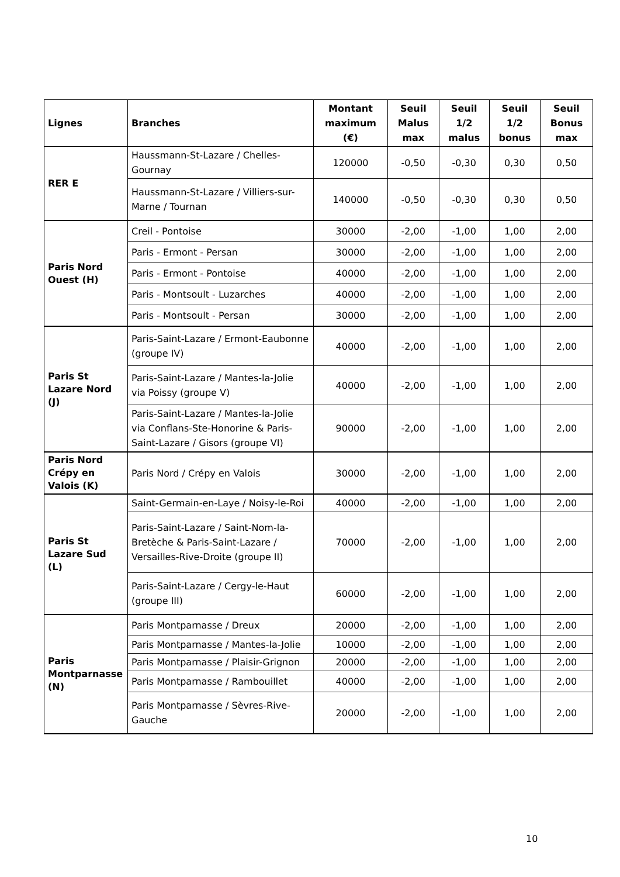| Lignes | Branches | Montant maximum (€) | Seuil Malus max | Seuil 1/2 malus | Seuil 1/2 bonus | Seuil Bonus max |
| --- | --- | --- | --- | --- | --- | --- |
| RER E | Haussmann-St-Lazare / Chelles-Gournay | 120000 | -0,50 | -0,30 | 0,30 | 0,50 |
| | Haussmann-St-Lazare / Villiers-sur-Marne / Tournan | 140000 | -0,50 | -0,30 | 0,30 | 0,50 |
| Paris Nord Ouest (H) | Creil - Pontoise | 30000 | -2,00 | -1,00 | 1,00 | 2,00 |
| | Paris - Ermont - Persan | 30000 | -2,00 | -1,00 | 1,00 | 2,00 |
| | Paris - Ermont - Pontoise | 40000 | -2,00 | -1,00 | 1,00 | 2,00 |
| | Paris - Montsoult - Luzarches | 40000 | -2,00 | -1,00 | 1,00 | 2,00 |
| | Paris - Montsoult - Persan | 30000 | -2,00 | -1,00 | 1,00 | 2,00 |
| Paris St Lazare Nord (J) | Paris-Saint-Lazare / Ermont-Eaubonne (groupe IV) | 40000 | -2,00 | -1,00 | 1,00 | 2,00 |
| | Paris-Saint-Lazare / Mantes-la-Jolie via Poissy (groupe V) | 40000 | -2,00 | -1,00 | 1,00 | 2,00 |
| | Paris-Saint-Lazare / Mantes-la-Jolie via Conflans-Ste-Honorine & Paris-Saint-Lazare / Gisors (groupe VI) | 90000 | -2,00 | -1,00 | 1,00 | 2,00 |
| Paris Nord Crépy en Valois (K) | Paris Nord / Crépy en Valois | 30000 | -2,00 | -1,00 | 1,00 | 2,00 |
| Paris St Lazare Sud (L) | Saint-Germain-en-Laye / Noisy-le-Roi | 40000 | -2,00 | -1,00 | 1,00 | 2,00 |
| | Paris-Saint-Lazare / Saint-Nom-la-Bretèche & Paris-Saint-Lazare / Versailles-Rive-Droite (groupe II) | 70000 | -2,00 | -1,00 | 1,00 | 2,00 |
| | Paris-Saint-Lazare / Cergy-le-Haut (groupe III) | 60000 | -2,00 | -1,00 | 1,00 | 2,00 |
| Paris Montparnasse (N) | Paris Montparnasse / Dreux | 20000 | -2,00 | -1,00 | 1,00 | 2,00 |
| | Paris Montparnasse / Mantes-la-Jolie | 10000 | -2,00 | -1,00 | 1,00 | 2,00 |
| | Paris Montparnasse / Plaisir-Grignon | 20000 | -2,00 | -1,00 | 1,00 | 2,00 |
| | Paris Montparnasse / Rambouillet | 40000 | -2,00 | -1,00 | 1,00 | 2,00 |
| | Paris Montparnasse / Sèvres-Rive-Gauche | 20000 | -2,00 | -1,00 | 1,00 | 2,00 |
10